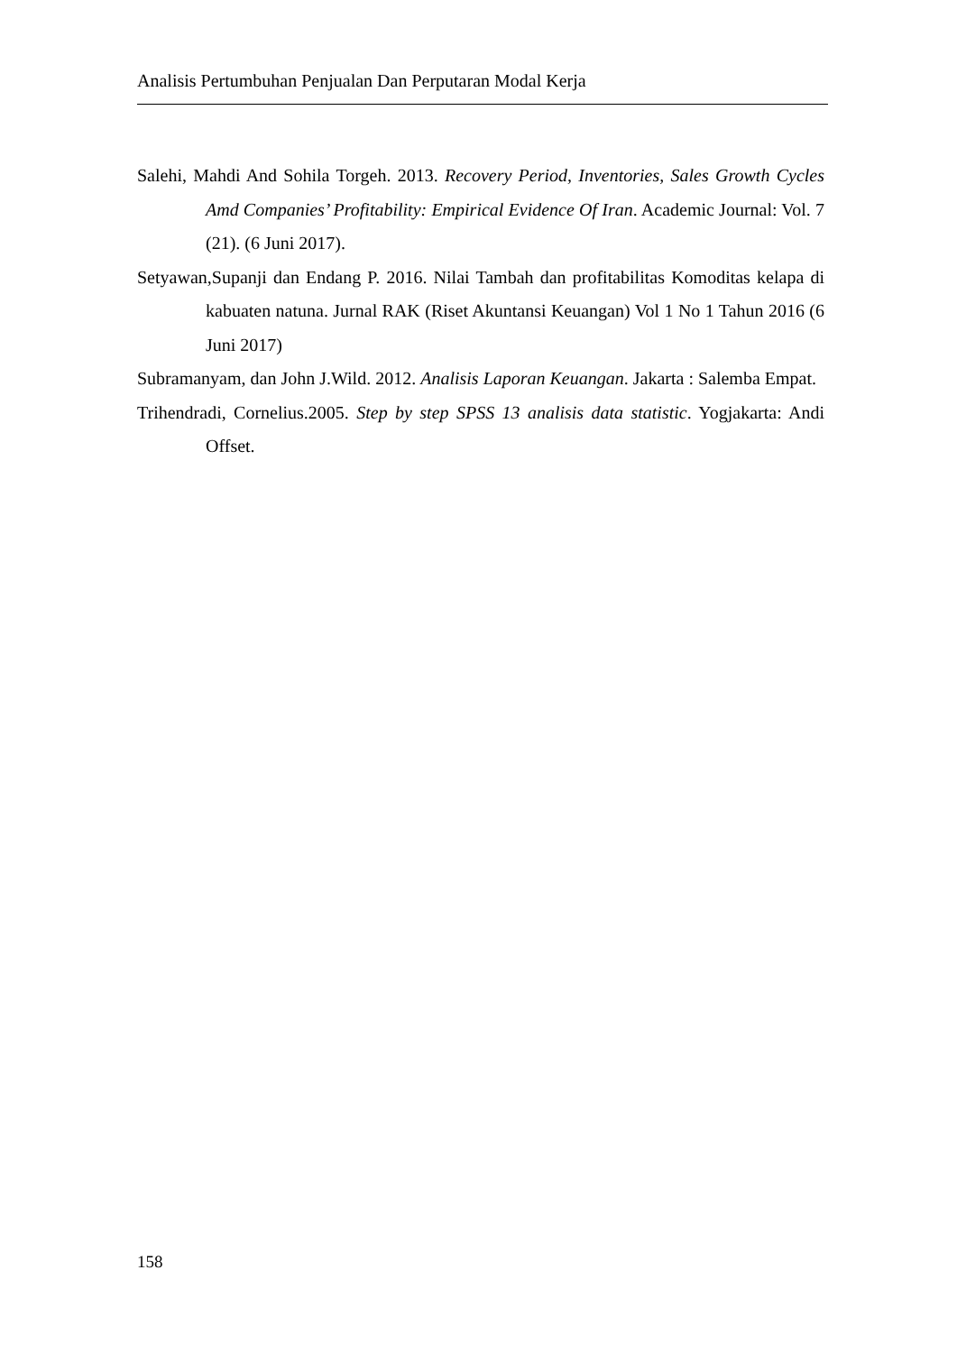Analisis Pertumbuhan Penjualan Dan Perputaran Modal Kerja
Salehi, Mahdi And Sohila Torgeh. 2013. Recovery Period, Inventories, Sales Growth Cycles Amd Companies’ Profitability: Empirical Evidence Of Iran. Academic Journal: Vol. 7 (21). (6 Juni 2017).
Setyawan,Supanji dan Endang P. 2016. Nilai Tambah dan profitabilitas Komoditas kelapa di kabuaten natuna. Jurnal RAK (Riset Akuntansi Keuangan) Vol 1 No 1 Tahun 2016 (6 Juni 2017)
Subramanyam, dan John J.Wild. 2012. Analisis Laporan Keuangan. Jakarta : Salemba Empat.
Trihendradi, Cornelius.2005. Step by step SPSS 13 analisis data statistic. Yogjakarta: Andi Offset.
158